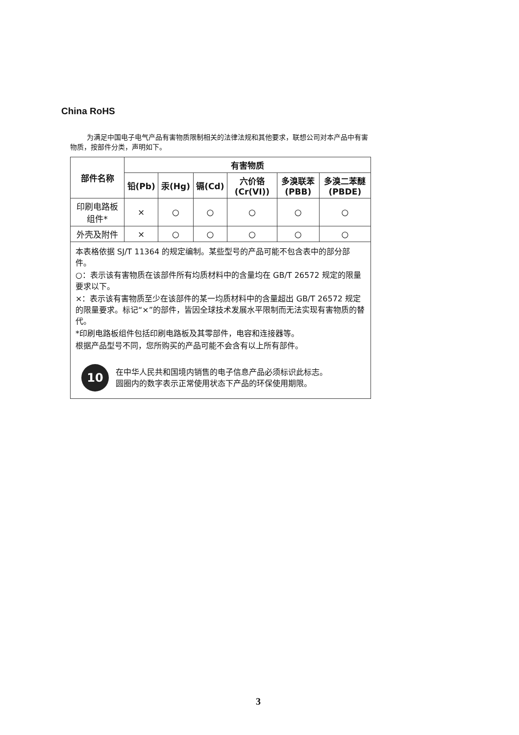China RoHS
为满足中国电子电气产品有害物质限制相关的法律法规和其他要求，联想公司对本产品中有害物质，按部件分类，声明如下。
| 部件名称 | 有害物质 | | | | | |
| --- | --- | --- | --- | --- | --- | --- |
| | 铅(Pb) | 汞(Hg) | 镉(Cd) | 六价铬 (Cr(VI)) | 多溴联苯 (PBB) | 多溴二苯醚 (PBDE) |
| 印刷电路板 组件* | × | ○ | ○ | ○ | ○ | ○ |
| 外壳及附件 | × | ○ | ○ | ○ | ○ | ○ |
| 本表格依据 SJ/T 11364 的规定编制。某些型号的产品可能不包含表中的部分部件。 ○：表示该有害物质在该部件所有均质材料中的含量均在 GB/T 26572 规定的限量要求以下。 ×：表示该有害物质至少在该部件的某一均质材料中的含量超出 GB/T 26572 规定的限量要求。标记“×”的部件，皆因全球技术发展水平限制而无法实现有害物质的替代。 *印刷电路板组件包括印刷电路板及其零部件，电容和连接器等。 根据产品型号不同，您所购买的产品可能不会含有以上所有部件。 10 在中华人民共和国境内销售的电子信息产品必须标识此标志。 圆圈内的数字表示正常使用状态下产品的环保使用期限。 | | | | | | |
3